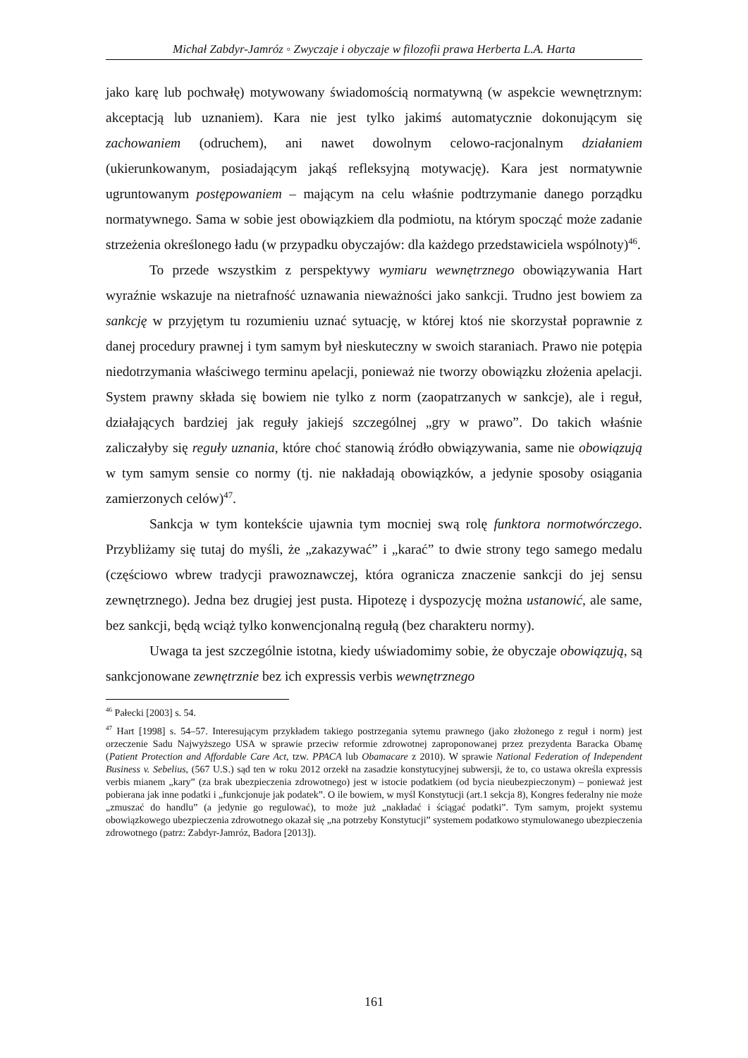Michał Zabdyr-Jamróz ◦ Zwyczaje i obyczaje w filozofii prawa Herberta L.A. Harta
jako karę lub pochwałę) motywowany świadomością normatywną (w aspekcie wewnętrznym: akceptacją lub uznaniem). Kara nie jest tylko jakimś automatycznie dokonującym się zachowaniem (odruchem), ani nawet dowolnym celowo-racjonalnym działaniem (ukierunkowanym, posiadającym jakąś refleksyjną motywację). Kara jest normatywnie ugruntowanym postępowaniem – mającym na celu właśnie podtrzymanie danego porządku normatywnego. Sama w sobie jest obowiązkiem dla podmiotu, na którym spocząć może zadanie strzeżenia określonego ładu (w przypadku obyczajów: dla każdego przedstawiciela wspólnoty)<sup>46</sup>.
To przede wszystkim z perspektywy wymiaru wewnętrznego obowiązywania Hart wyraźnie wskazuje na nietrafność uznawania nieważności jako sankcji. Trudno jest bowiem za sankcję w przyjętym tu rozumieniu uznać sytuację, w której ktoś nie skorzystał poprawnie z danej procedury prawnej i tym samym był nieskuteczny w swoich staraniach. Prawo nie potępia niedotrzymania właściwego terminu apelacji, ponieważ nie tworzy obowiązku złożenia apelacji. System prawny składa się bowiem nie tylko z norm (zaopatrzanych w sankcje), ale i reguł, działających bardziej jak reguły jakiejś szczególnej „gry w prawo”. Do takich właśnie zaliczałyby się reguły uznania, które choć stanowią źródło obwiązywania, same nie obowiązują w tym samym sensie co normy (tj. nie nakładają obowiązków, a jedynie sposoby osiągania zamierzonych celów)<sup>47</sup>.
Sankcja w tym kontekście ujawnia tym mocniej swą rolę funktora normotwórczego. Przybliżamy się tutaj do myśli, że „zakazywać” i „karać” to dwie strony tego samego medalu (częściowo wbrew tradycji prawoznawczej, która ogranicza znaczenie sankcji do jej sensu zewnętrznego). Jedna bez drugiej jest pusta. Hipotezę i dyspozycję można ustanowić, ale same, bez sankcji, będą wciąż tylko konwencjonalną regułą (bez charakteru normy).
Uwaga ta jest szczególnie istotna, kiedy uświadomimy sobie, że obyczaje obowiązują, są sankcjonowane zewnętrznie bez ich expressis verbis wewnętrznego
<sup>46</sup> Pałecki [2003] s. 54.
<sup>47</sup> Hart [1998] s. 54–57. Interesującym przykładem takiego postrzegania sytemu prawnego (jako złożonego z reguł i norm) jest orzeczenie Sadu Najwyższego USA w sprawie przeciw reformie zdrowotnej zaproponowanej przez prezydenta Baracka Obamę (Patient Protection and Affordable Care Act, tzw. PPACA lub Obamacare z 2010). W sprawie National Federation of Independent Business v. Sebelius, (567 U.S.) sąd ten w roku 2012 orzekł na zasadzie konstytucyjnej subwersji, że to, co ustawa określa expressis verbis mianem „kary” (za brak ubezpieczenia zdrowotnego) jest w istocie podatkiem (od bycia nieubezpieczonym) – ponieważ jest pobierana jak inne podatki i „funkcjonuje jak podatek”. O ile bowiem, w myśl Konstytucji (art.1 sekcja 8), Kongres federalny nie może „zmuszać do handlu” (a jedynie go regulować), to może już „nakładać i ściągać podatki”. Tym samym, projekt systemu obowiązkowego ubezpieczenia zdrowotnego okazał się „na potrzeby Konstytucji” systemem podatkowo stymulowanego ubezpieczenia zdrowotnego (patrz: Zabdyr-Jamróz, Badora [2013]).
161